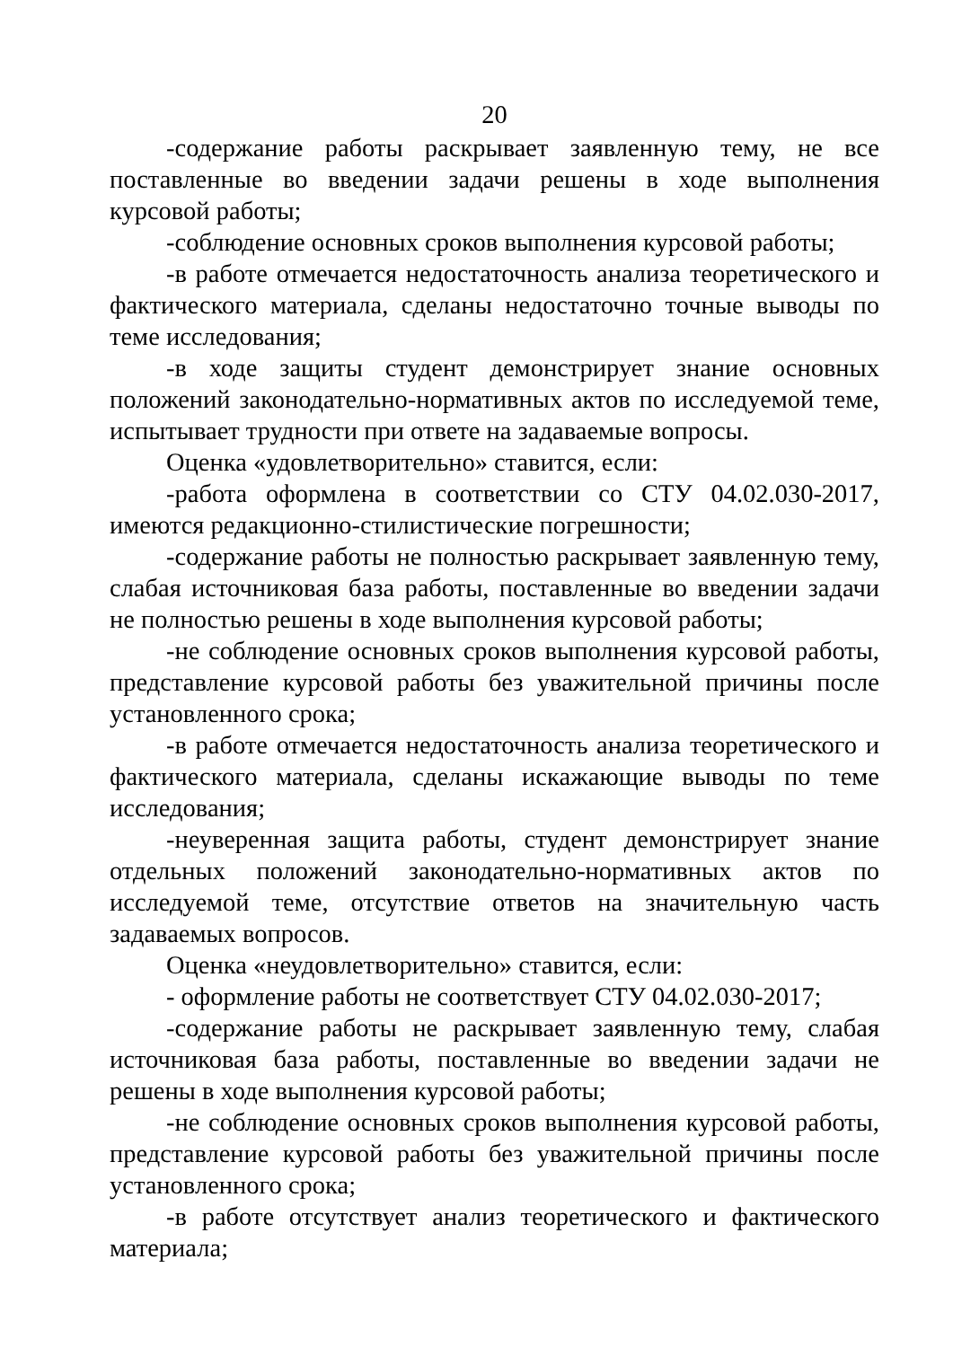20
-содержание работы раскрывает заявленную тему, не все поставленные во введении задачи решены в ходе выполнения курсовой работы;
-соблюдение основных сроков выполнения курсовой работы;
-в работе отмечается недостаточность анализа теоретического и фактического материала, сделаны недостаточно точные выводы по теме исследования;
-в ходе защиты студент демонстрирует знание основных положений законодательно-нормативных актов по исследуемой теме, испытывает трудности при ответе на задаваемые вопросы.
Оценка «удовлетворительно» ставится, если:
-работа оформлена в соответствии со СТУ 04.02.030-2017, имеются редакционно-стилистические погрешности;
-содержание работы не полностью раскрывает заявленную тему, слабая источниковая база работы, поставленные во введении задачи не полностью решены в ходе выполнения курсовой работы;
-не соблюдение основных сроков выполнения курсовой работы, представление курсовой работы без уважительной причины после установленного срока;
-в работе отмечается недостаточность анализа теоретического и фактического материала, сделаны искажающие выводы по теме исследования;
-неуверенная защита работы, студент демонстрирует знание отдельных положений законодательно-нормативных актов по исследуемой теме, отсутствие ответов на значительную часть задаваемых вопросов.
Оценка «неудовлетворительно» ставится, если:
- оформление работы не соответствует СТУ 04.02.030-2017;
-содержание работы не раскрывает заявленную тему, слабая источниковая база работы, поставленные во введении задачи не решены в ходе выполнения курсовой работы;
-не соблюдение основных сроков выполнения курсовой работы, представление курсовой работы без уважительной причины после установленного срока;
-в работе отсутствует анализ теоретического и фактического материала;